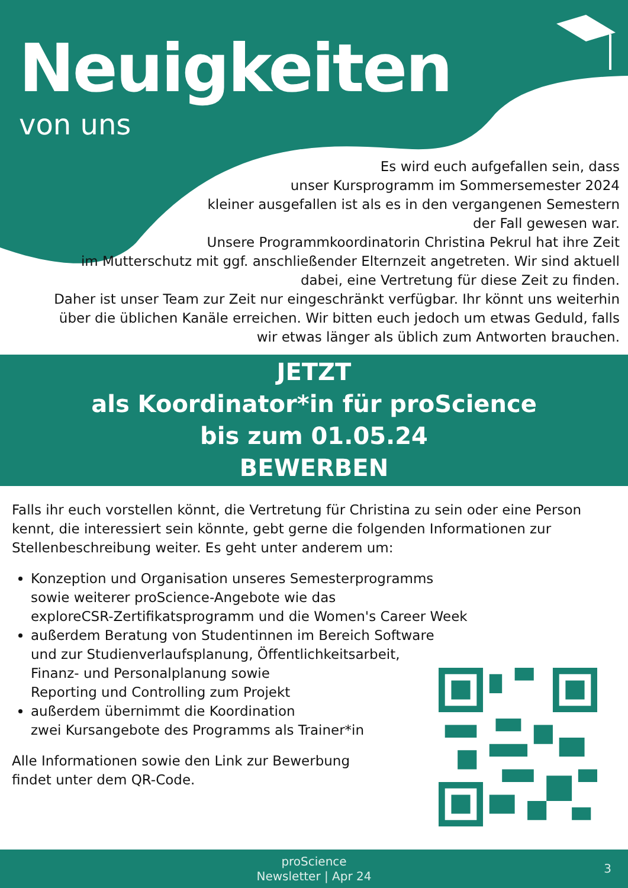Neuigkeiten
von uns
Es wird euch aufgefallen sein, dass
unser Kursprogramm im Sommersemester 2024
kleiner ausgefallen ist als es in den vergangenen Semestern
der Fall gewesen war.
Unsere Programmkoordinatorin Christina Pekrul hat ihre Zeit
im Mutterschutz mit ggf. anschließender Elternzeit angetreten. Wir sind aktuell
dabei, eine Vertretung für diese Zeit zu finden.
Daher ist unser Team zur Zeit nur eingeschränkt verfügbar. Ihr könnt uns weiterhin
über die üblichen Kanäle erreichen. Wir bitten euch jedoch um etwas Geduld, falls
wir etwas länger als üblich zum Antworten brauchen.
JETZT
als Koordinator*in für proScience
bis zum 01.05.24
BEWERBEN
Falls ihr euch vorstellen könnt, die Vertretung für Christina zu sein oder eine Person kennt, die interessiert sein könnte, gebt gerne die folgenden Informationen zur Stellenbeschreibung weiter. Es geht unter anderem um:
Konzeption und Organisation unseres Semesterprogramms
sowie weiterer proScience-Angebote wie das
exploreCSR-Zertifikatsprogramm und die Women's Career Week
außerdem Beratung von Studentinnen im Bereich Software
und zur Studienverlaufsplanung, Öffentlichkeitsarbeit,
Finanz- und Personalplanung sowie
Reporting und Controlling zum Projekt
außerdem übernimmt die Koordination
zwei Kursangebote des Programms als Trainer*in
Alle Informationen sowie den Link zur Bewerbung
findet unter dem QR-Code.
proScience
Newsletter | Apr 24
3